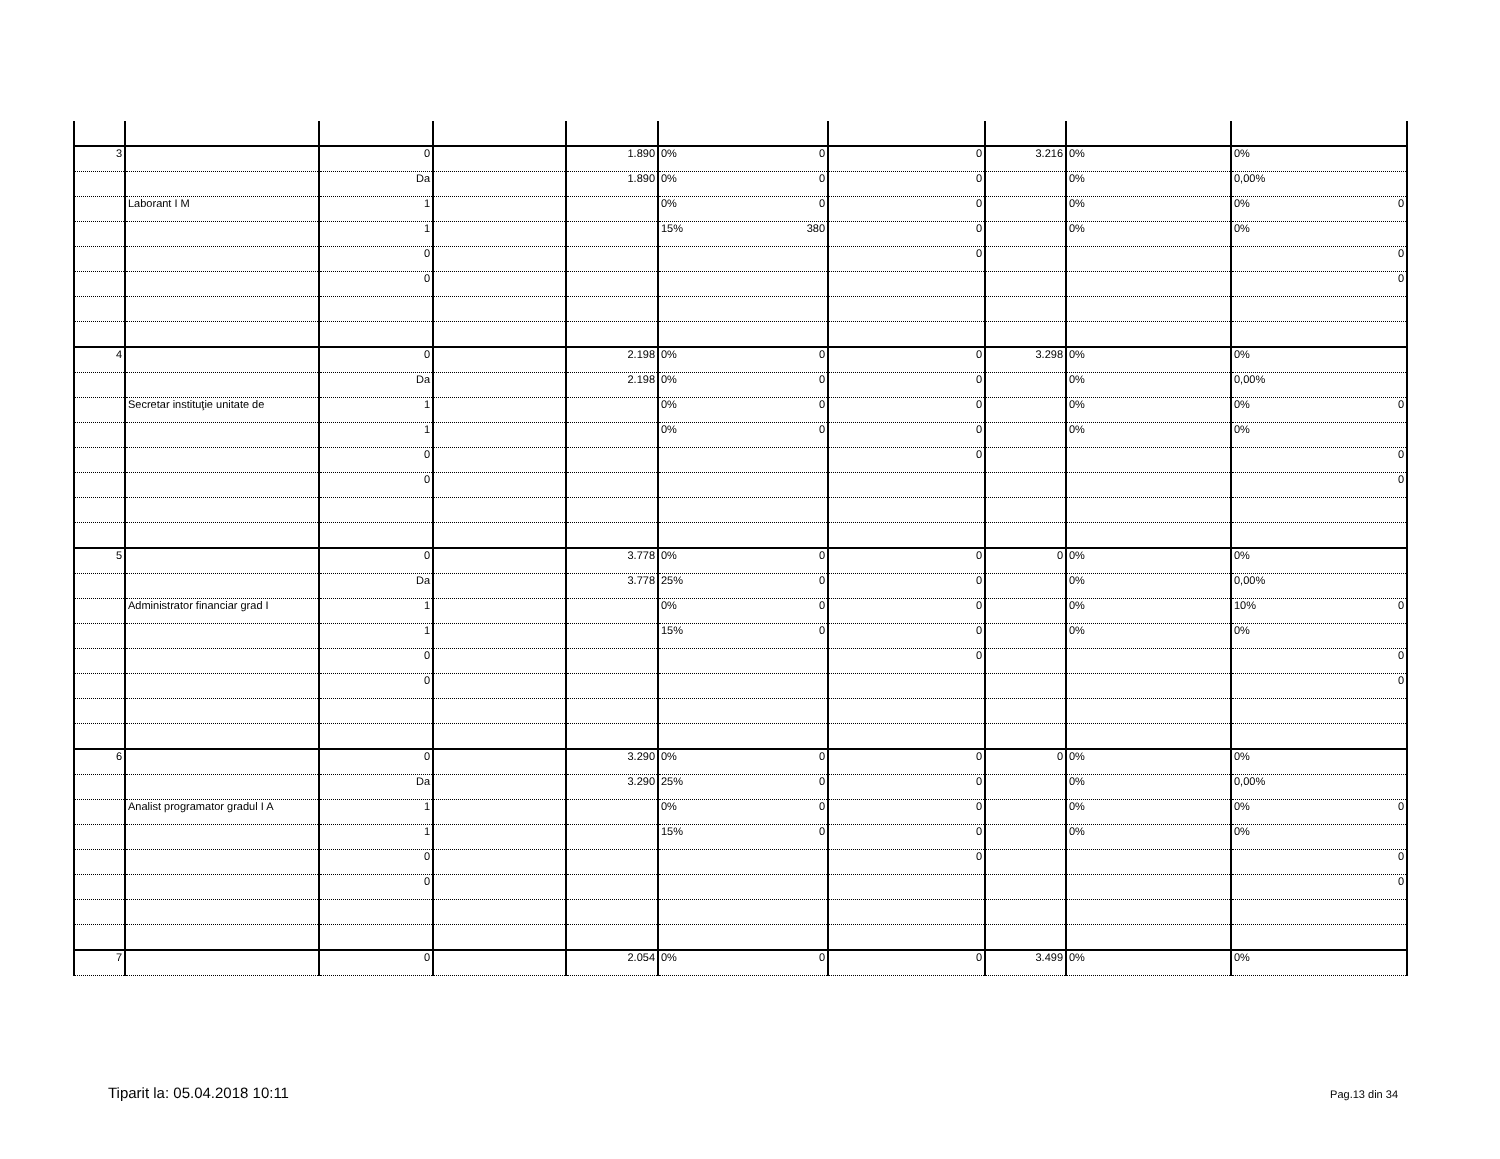| 3 | | 0 | | 1.890 | 0% 0 | 0 | 3.216 | 0% | 0% |
| | | Da | | 1.890 | 0% 0 | 0 | | 0% | 0,00% |
| | Laborant I M | 1 | | | 0% 0 | 0 | | 0% | 0% 0 |
| | | 1 | | | 15% 380 | 0 | | 0% | 0% |
| | | 0 | | | | 0 | | | 0 |
| | | 0 | | | | | | | 0 |
| 4 | | 0 | | 2.198 | 0% 0 | 0 | 3.298 | 0% | 0% |
| | | Da | | 2.198 | 0% 0 | 0 | | 0% | 0,00% |
| | Secretar instituţie unitate de | 1 | | | 0% 0 | 0 | | 0% | 0% 0 |
| | | 1 | | | 0% 0 | 0 | | 0% | 0% |
| | | 0 | | | | 0 | | | 0 |
| | | 0 | | | | | | | 0 |
| 5 | | 0 | | 3.778 | 0% 0 | 0 | 0 | 0% | 0% |
| | | Da | | 3.778 | 25% 0 | 0 | | 0% | 0,00% |
| | Administrator financiar grad I | 1 | | | 0% 0 | 0 | | 0% | 10% 0 |
| | | 1 | | | 15% 0 | 0 | | 0% | 0% |
| | | 0 | | | | 0 | | | 0 |
| | | 0 | | | | | | | 0 |
| 6 | | 0 | | 3.290 | 0% 0 | 0 | 0 | 0% | 0% |
| | | Da | | 3.290 | 25% 0 | 0 | | 0% | 0,00% |
| | Analist programator gradul I A | 1 | | | 0% 0 | 0 | | 0% | 0% 0 |
| | | 1 | | | 15% 0 | 0 | | 0% | 0% |
| | | 0 | | | | 0 | | | 0 |
| | | 0 | | | | | | | 0 |
| 7 | | 0 | | 2.054 | 0% 0 | 0 | 3.499 | 0% | 0% |
Tiparit la: 05.04.2018 10:11 Pag.13 din 34